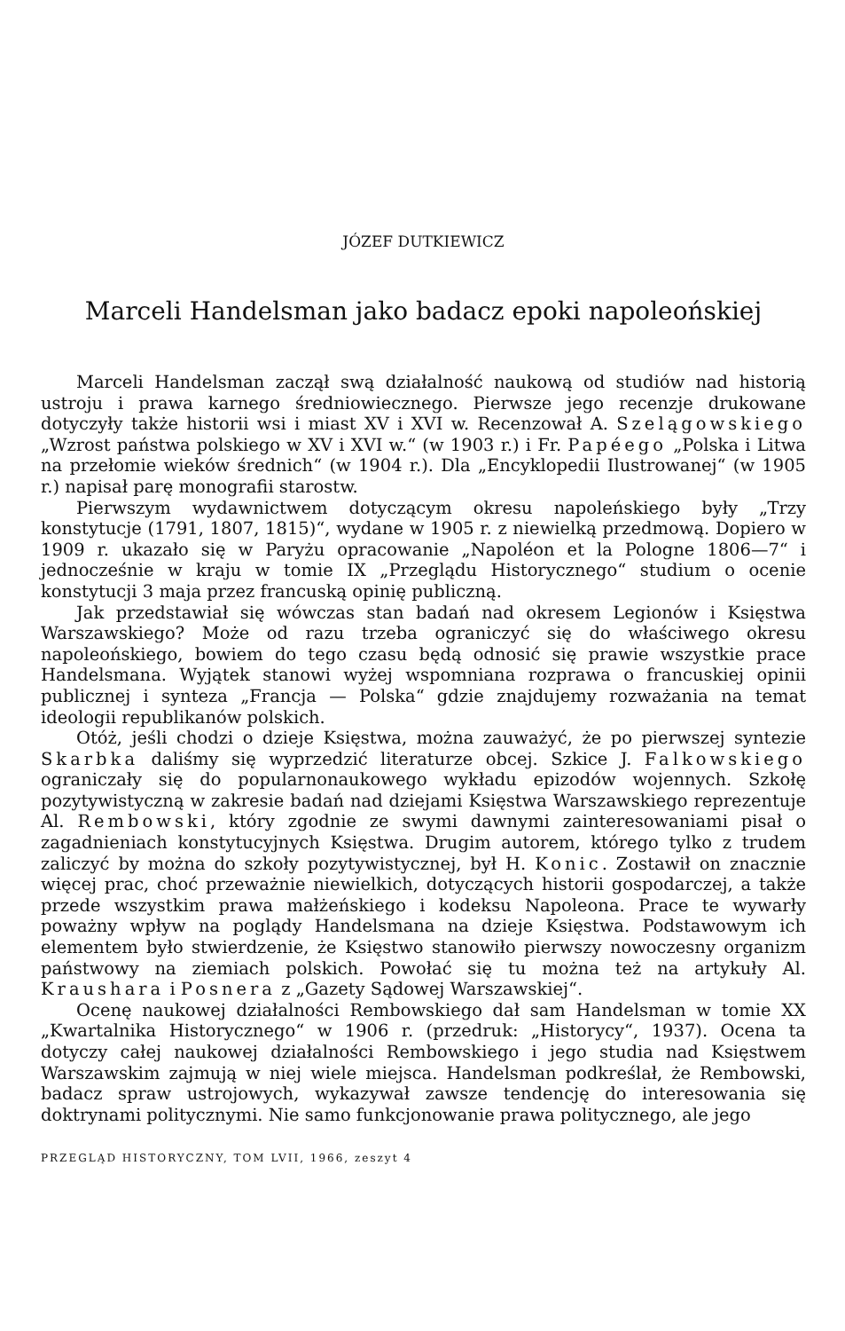JÓZEF DUTKIEWICZ
Marceli Handelsman jako badacz epoki napoleońskiej
Marceli Handelsman zaczął swą działalność naukową od studiów nad historią ustroju i prawa karnego średniowiecznego. Pierwsze jego recenzje drukowane dotyczyły także historii wsi i miast XV i XVI w. Recenzował A. Szelągowskiego „Wzrost państwa polskiego w XV i XVI w.“ (w 1903 r.) i Fr. Papéego „Polska i Litwa na przełomie wieków średnich“ (w 1904 r.). Dla „Encyklopedii Ilustrowanej“ (w 1905 r.) napisał parę monografii starostw.
Pierwszym wydawnictwem dotyczącym okresu napoleńskiego były „Trzy konstytucje (1791, 1807, 1815)“, wydane w 1905 r. z niewielką przedmową. Dopiero w 1909 r. ukazało się w Paryżu opracowanie „Napoléon et la Pologne 1806—7“ i jednocześnie w kraju w tomie IX „Przeglądu Historycznego“ studium o ocenie konstytucji 3 maja przez francuską opinię publiczną.
Jak przedstawiał się wówczas stan badań nad okresem Legionów i Księstwa Warszawskiego? Może od razu trzeba ograniczyć się do właściwego okresu napoleońskiego, bowiem do tego czasu będą odnosić się prawie wszystkie prace Handelsmana. Wyjątek stanowi wyżej wspomniana rozprawa o francuskiej opinii publicznej i synteza „Francja — Polska“ gdzie znajdujemy rozważania na temat ideologii republikanów polskich.
Otóż, jeśli chodzi o dzieje Księstwa, można zauważyć, że po pierwszej syntezie Skarbka daliśmy się wyprzedzić literaturze obcej. Szkice J. Falkowskiego ograniczały się do popularnonaukowego wykładu epizodów wojennych. Szkołę pozytywistyczną w zakresie badań nad dziejami Księstwa Warszawskiego reprezentuje Al. Rembowski, który zgodnie ze swymi dawnymi zainteresowaniami pisał o zagadnieniach konstytucyjnych Księstwa. Drugim autorem, którego tylko z trudem zaliczyć by można do szkoły pozytywistycznej, był H. Konic. Zostawił on znacznie więcej prac, choć przeważnie niewielkich, dotyczących historii gospodarczej, a także przede wszystkim prawa małżeńskiego i kodeksu Napoleona. Prace te wywarły poważny wpływ na poglądy Handelsmana na dzieje Księstwa. Podstawowym ich elementem było stwierdzenie, że Księstwo stanowiło pierwszy nowoczesny organizm państwowy na ziemiach polskich. Powołać się tu można też na artykuły Al. Kraushara i Posnera z „Gazety Sądowej Warszawskiej“.
Ocenę naukowej działalności Rembowskiego dał sam Handelsman w tomie XX „Kwartalnika Historycznego“ w 1906 r. (przedruk: „Historycy“, 1937). Ocena ta dotyczy całej naukowej działalności Rembowskiego i jego studia nad Księstwem Warszawskim zajmują w niej wiele miejsca. Handelsman podkreślał, że Rembowski, badacz spraw ustrojowych, wykazywał zawsze tendencję do interesowania się doktrynami politycznymi. Nie samo funkcjonowanie prawa politycznego, ale jego
PRZEGLĄD HISTORYCZNY, TOM LVII, 1966, zeszyt 4